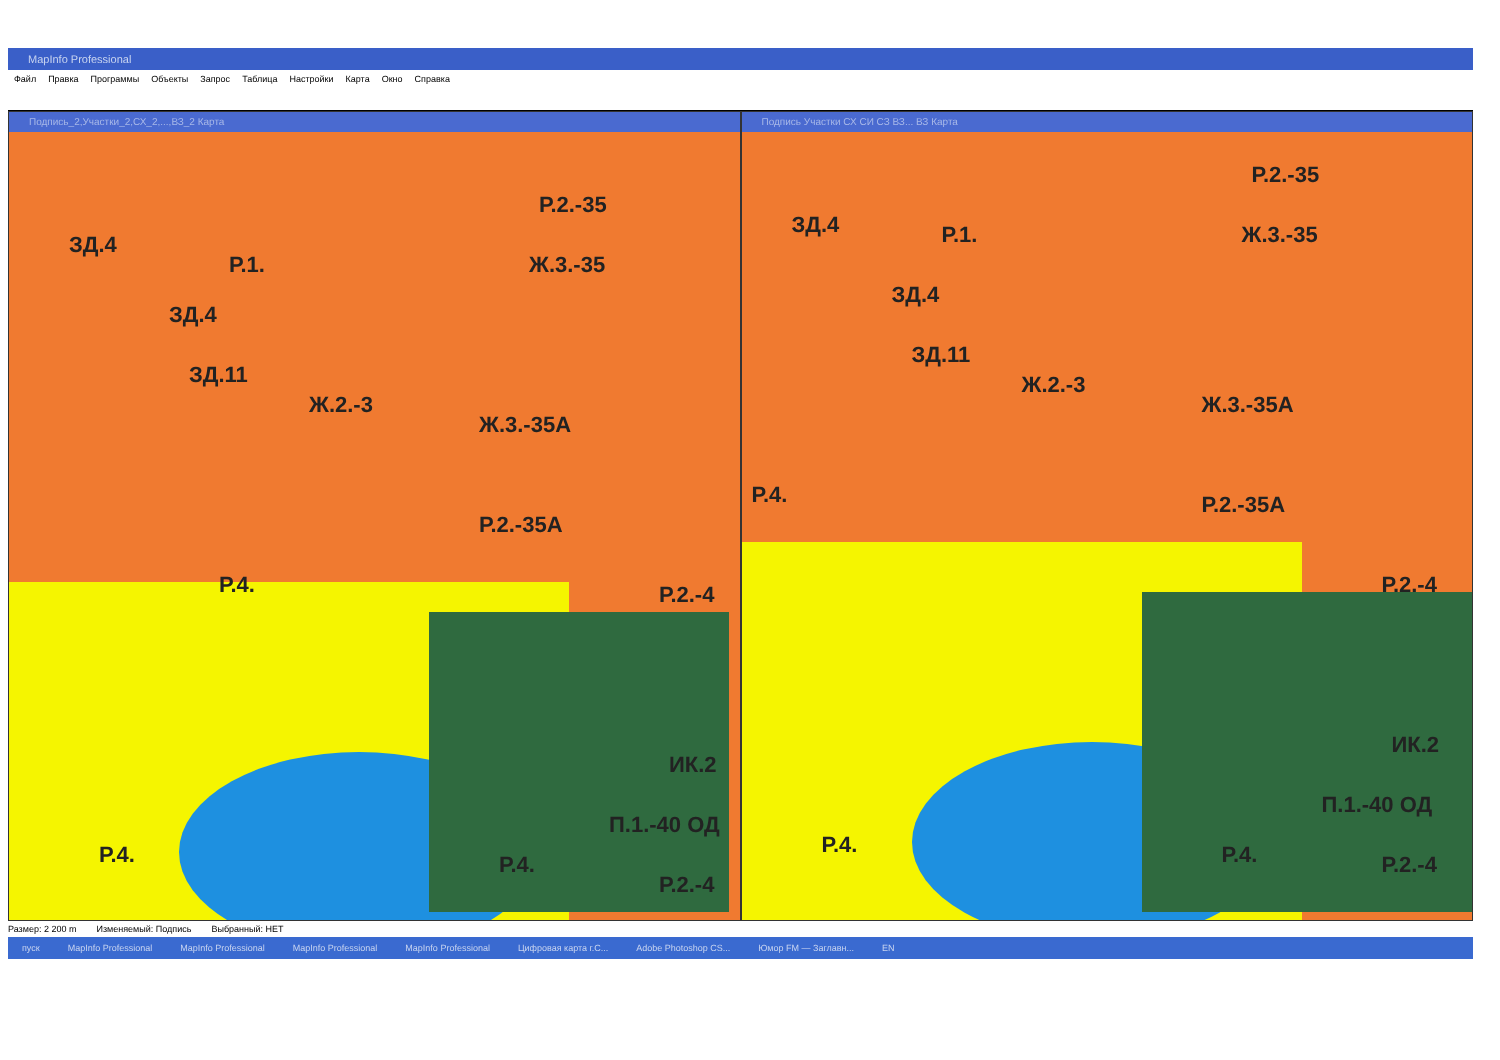MapInfo Professional
Файл Правка Программы Объекты Запрос Таблица Настройки Карта Окно Справка
Подпись_2,Участки_2,СХ_2,...,ВЗ_2 Карта
ЗД.4
Р.1.
Р.2.-35
Ж.3.-35
ЗД.4
ЗД.11
Ж.2.-3
Ж.3.-35А
Р.2.-35А
Р.4. Р.2.-4
Р.4. Р.4.
П.1.-40 ОД
ИК.2
Р.2.-4
Подпись Участки СХ СИ СЗ ВЗ... ВЗ Карта
ЗД.4 Р.1.
Р.2.-35
Ж.3.-35
ЗД.4
ЗД.11
Ж.2.-3
Ж.3.-35А
Р.2.-35А
Р.4.
Р.2.-4
Р.4. Р.4.
П.1.-40 ОД
ИК.2
Р.2.-4
Размер: 2 200 m Изменяемый: Подпись Выбранный: НЕТ
пуск MapInfo Professional MapInfo Professional MapInfo Professional MapInfo Professional Цифровая карта г.С... Adobe Photoshop CS... Юмор FM — Заглавн... EN